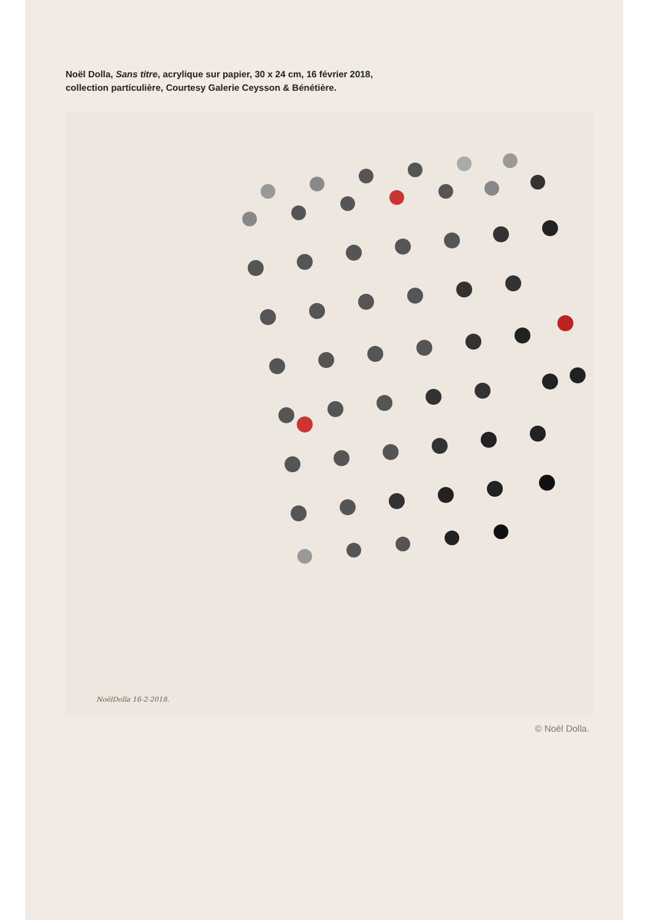Noël Dolla, Sans titre, acrylique sur papier, 30 x 24 cm, 16 février 2018,
collection particulière, Courtesy Galerie Ceysson & Bénétière.
NoëlDolla 16-2-2018.
© Noël Dolla.